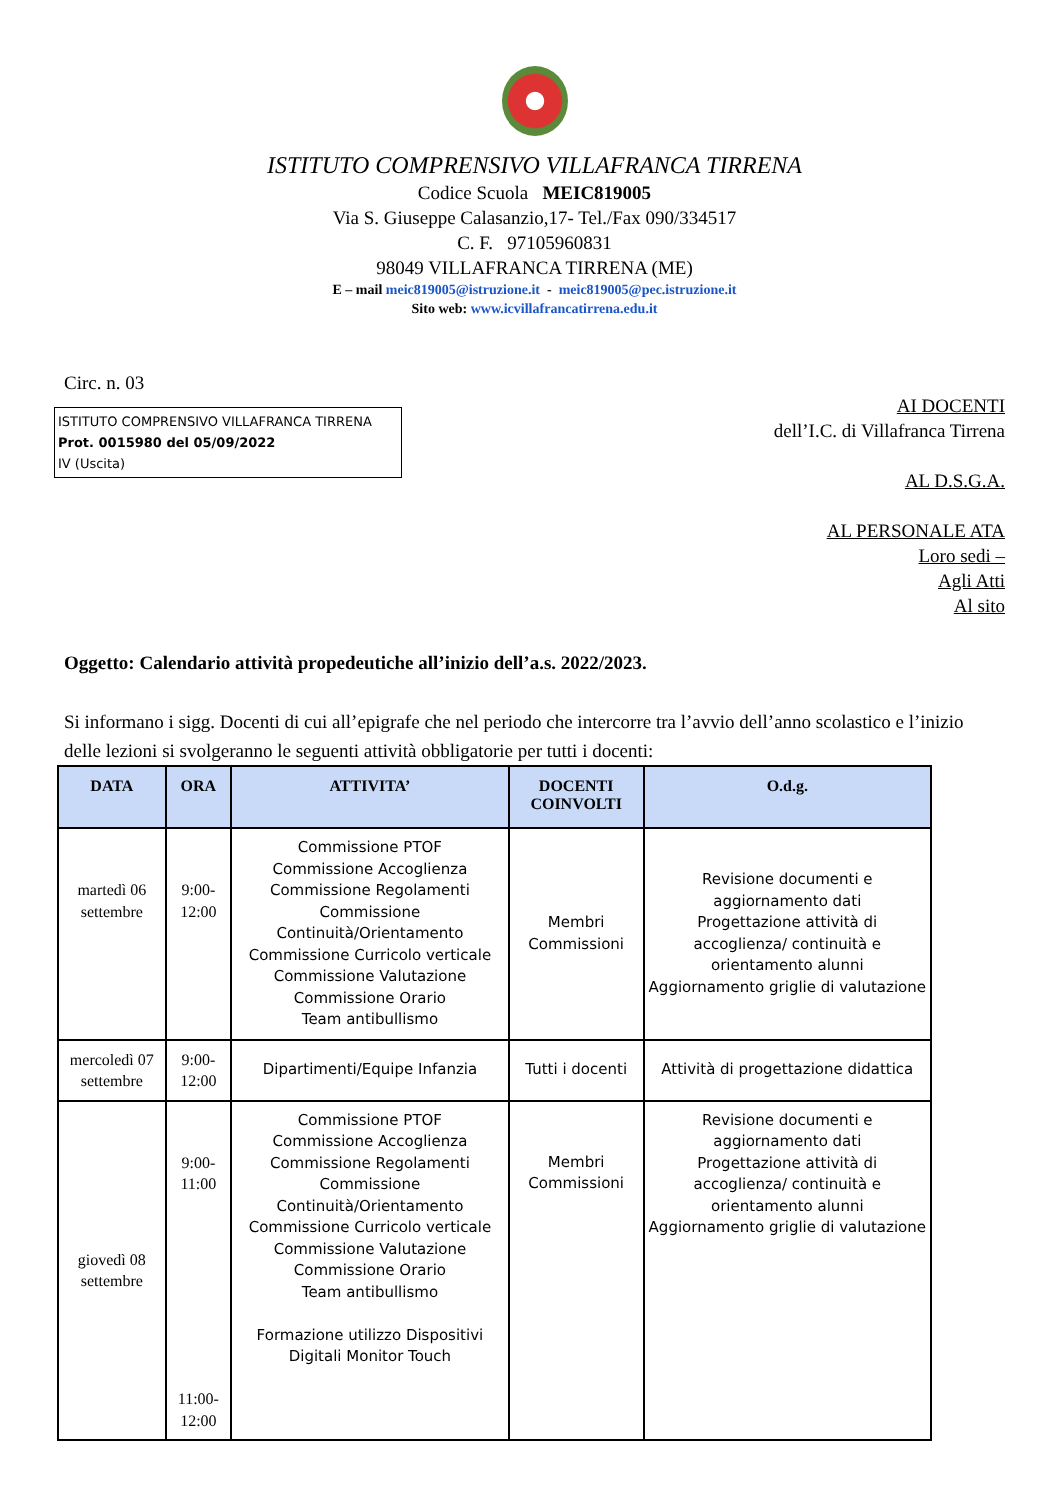ISTITUTO COMPRENSIVO VILLAFRANCA TIRRENA
Codice Scuola MEIC819005
Via S. Giuseppe Calasanzio,17- Tel./Fax 090/334517
C. F. 97105960831
98049 VILLAFRANCA TIRRENA (ME)
E – mail meic819005@istruzione.it - meic819005@pec.istruzione.it
Sito web: www.icvillafrancatirrena.edu.it
Circ. n. 03
ISTITUTO COMPRENSIVO VILLAFRANCA TIRRENA
Prot. 0015980 del 05/09/2022
IV (Uscita)
AI DOCENTI
dell’I.C. di Villafranca Tirrena
AL D.S.G.A.
AL PERSONALE ATA
Loro sedi –
Agli Atti
Al sito
Oggetto: Calendario attività propedeutiche all’inizio dell’a.s. 2022/2023.
Si informano i sigg. Docenti di cui all’epigrafe che nel periodo che intercorre tra l’avvio dell’anno scolastico e l’inizio delle lezioni si svolgeranno le seguenti attività obbligatorie per tutti i docenti:
| DATA | ORA | ATTIVITA’ | DOCENTI COINVOLTI | O.d.g. |
| --- | --- | --- | --- | --- |
| martedì 06 settembre | 9:00-12:00 | Commissione PTOF Commissione Accoglienza Commissione Regolamenti Commissione Continuità/Orientamento Commissione Curricolo verticale Commissione Valutazione Commissione Orario Team antibullismo | Membri Commissioni | Revisione documenti e aggiornamento dati Progettazione attività di accoglienza/ continuità e orientamento alunni Aggiornamento griglie di valutazione |
| mercoledì 07 settembre | 9:00-12:00 | Dipartimenti/Equipe Infanzia | Tutti i docenti | Attività di progettazione didattica |
| giovedì 08 settembre | 9:00-11:00 11:00-12:00 | Commissione PTOF Commissione Accoglienza Commissione Regolamenti Commissione Continuità/Orientamento Commissione Curricolo verticale Commissione Valutazione Commissione Orario Team antibullismo Formazione utilizzo Dispositivi Digitali Monitor Touch | Membri Commissioni | Revisione documenti e aggiornamento dati Progettazione attività di accoglienza/ continuità e orientamento alunni Aggiornamento griglie di valutazione |